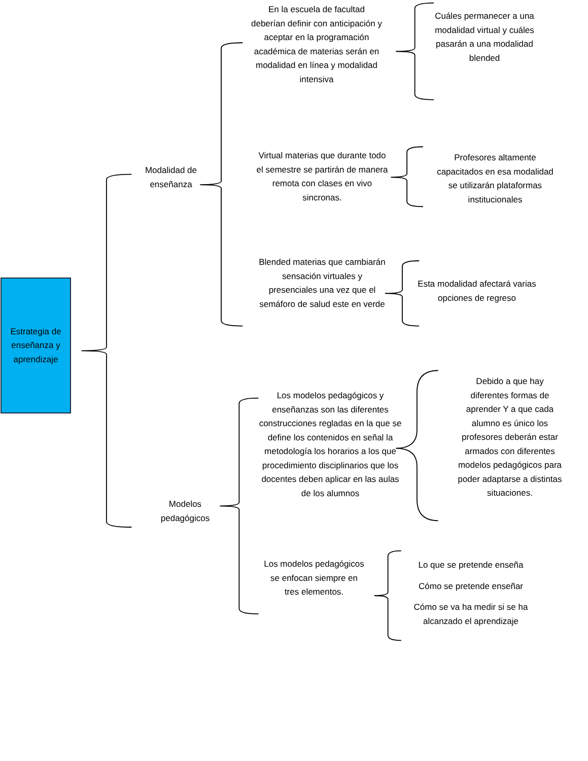Estrategia de
enseñanza y
aprendizaje
Modalidad de
enseñanza
En la escuela de facultad deberían definir con anticipación y aceptar en la programación académica de materias serán en modalidad en línea y modalidad intensiva
Cuáles permanecer a una modalidad virtual y cuáles pasarán a una modalidad blended
Virtual materias que durante todo el semestre se partirán de manera remota con clases en vivo sincronas.
Profesores altamente capacitados en esa modalidad se utilizarán plataformas institucionales
Blended materias que cambiarán sensación virtuales y presenciales una vez que el semáforo de salud este en verde
Esta modalidad afectará varias opciones de regreso
Modelos
pedagógicos
Los modelos pedagógicos y enseñanzas son las diferentes construcciones regladas en la que se define los contenidos en señal la metodología los horarios a los que procedimiento disciplinarios que los docentes deben aplicar en las aulas de los alumnos
Debido a que hay diferentes formas de aprender Y a que cada alumno es único los profesores deberán estar armados con diferentes modelos pedagógicos para poder adaptarse a distintas situaciones.
Los modelos pedagógicos se enfocan siempre en tres elementos.
Lo que se pretende enseña
Cómo se pretende enseñar
Cómo se va ha medir si se ha alcanzado el aprendizaje